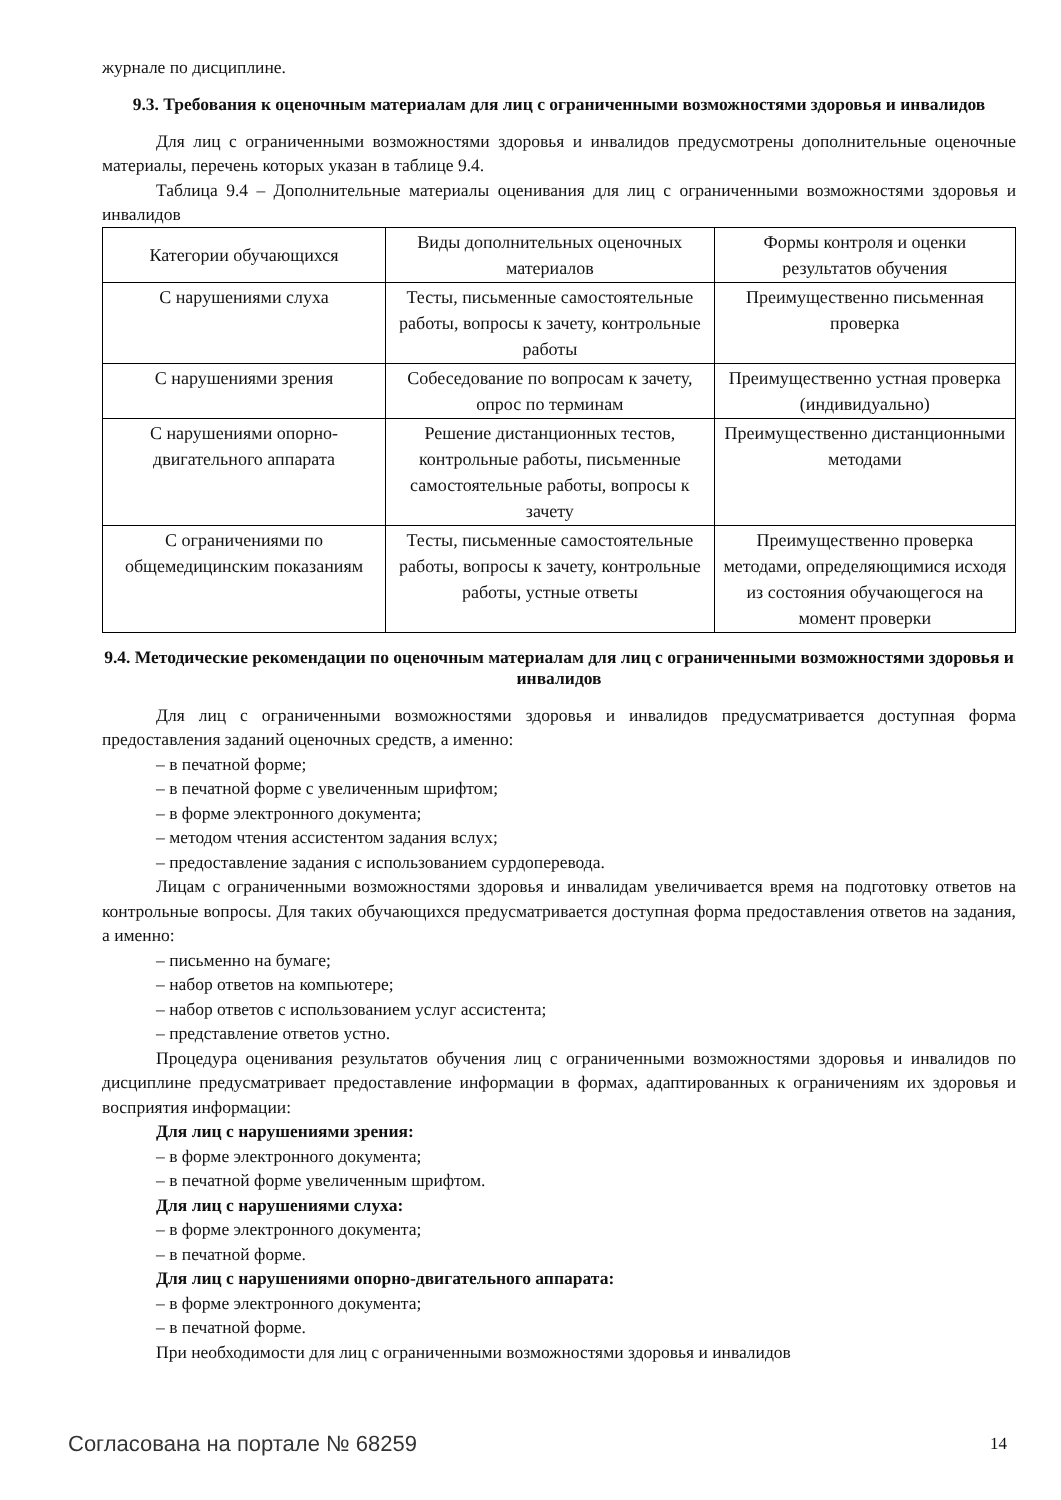журнале по дисциплине.
9.3. Требования к оценочным материалам для лиц с ограниченными возможностями здоровья и инвалидов
Для лиц с ограниченными возможностями здоровья и инвалидов предусмотрены дополнительные оценочные материалы, перечень которых указан в таблице 9.4.
Таблица 9.4 – Дополнительные материалы оценивания для лиц с ограниченными возможностями здоровья и инвалидов
| Категории обучающихся | Виды дополнительных оценочных материалов | Формы контроля и оценки результатов обучения |
| --- | --- | --- |
| С нарушениями слуха | Тесты, письменные самостоятельные работы, вопросы к зачету, контрольные работы | Преимущественно письменная проверка |
| С нарушениями зрения | Собеседование по вопросам к зачету, опрос по терминам | Преимущественно устная проверка (индивидуально) |
| С нарушениями опорно-двигательного аппарата | Решение дистанционных тестов, контрольные работы, письменные самостоятельные работы, вопросы к зачету | Преимущественно дистанционными методами |
| С ограничениями по общемедицинским показаниям | Тесты, письменные самостоятельные работы, вопросы к зачету, контрольные работы, устные ответы | Преимущественно проверка методами, определяющимися исходя из состояния обучающегося на момент проверки |
9.4. Методические рекомендации по оценочным материалам для лиц с ограниченными возможностями здоровья и инвалидов
Для лиц с ограниченными возможностями здоровья и инвалидов предусматривается доступная форма предоставления заданий оценочных средств, а именно:
– в печатной форме;
– в печатной форме с увеличенным шрифтом;
– в форме электронного документа;
– методом чтения ассистентом задания вслух;
– предоставление задания с использованием сурдоперевода.
Лицам с ограниченными возможностями здоровья и инвалидам увеличивается время на подготовку ответов на контрольные вопросы. Для таких обучающихся предусматривается доступная форма предоставления ответов на задания, а именно:
– письменно на бумаге;
– набор ответов на компьютере;
– набор ответов с использованием услуг ассистента;
– представление ответов устно.
Процедура оценивания результатов обучения лиц с ограниченными возможностями здоровья и инвалидов по дисциплине предусматривает предоставление информации в формах, адаптированных к ограничениям их здоровья и восприятия информации:
Для лиц с нарушениями зрения:
– в форме электронного документа;
– в печатной форме увеличенным шрифтом.
Для лиц с нарушениями слуха:
– в форме электронного документа;
– в печатной форме.
Для лиц с нарушениями опорно-двигательного аппарата:
– в форме электронного документа;
– в печатной форме.
При необходимости для лиц с ограниченными возможностями здоровья и инвалидов
Согласована на портале № 68259 14